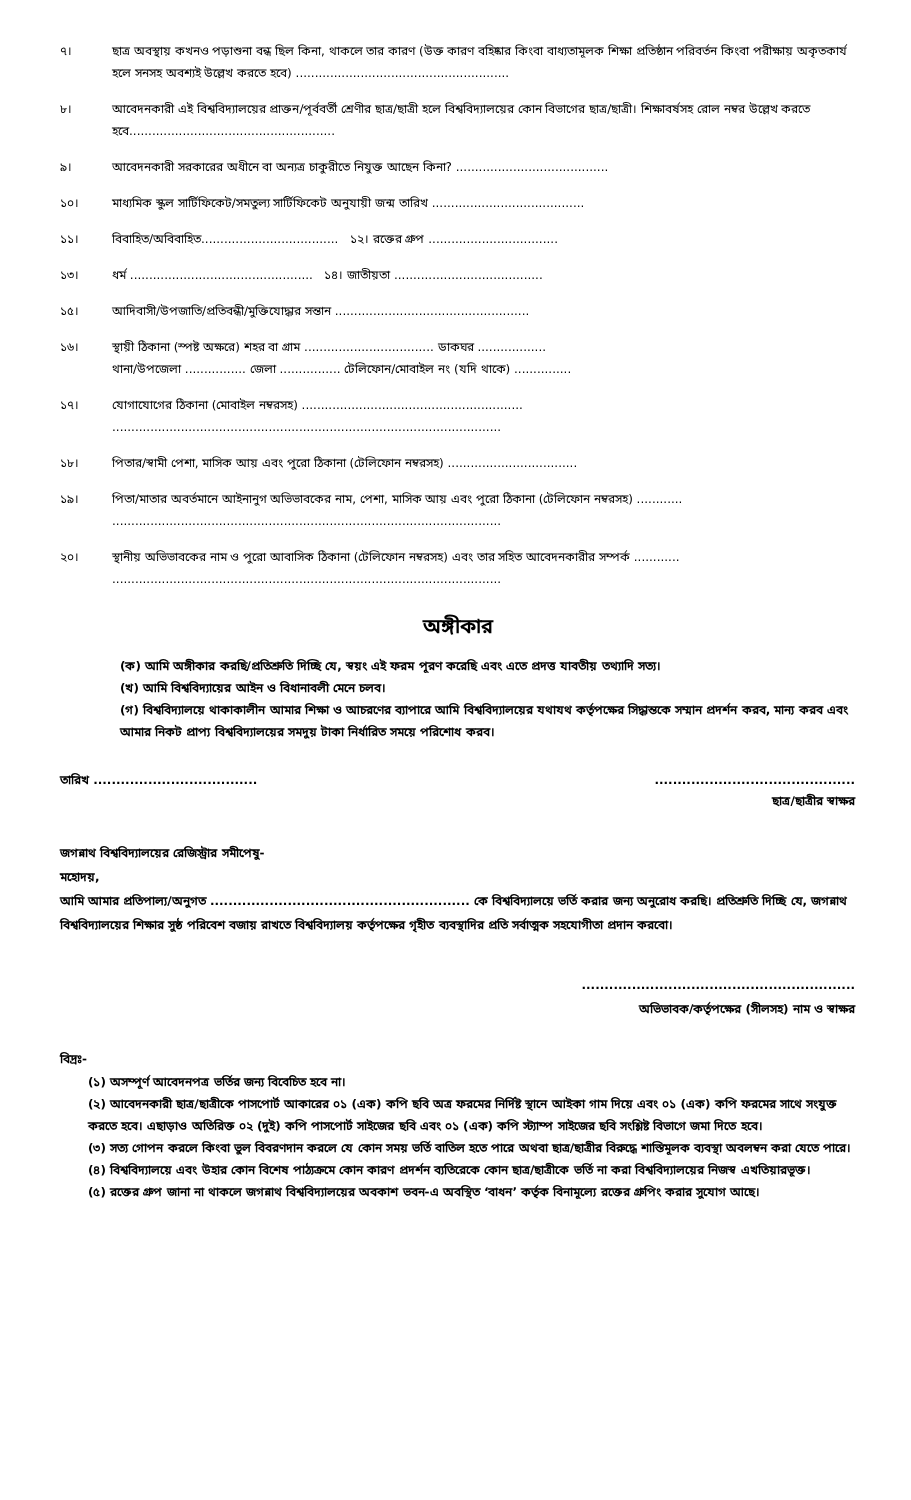৭। ছাত্র অবস্থায় কখনও পড়াশুনা বন্ধ ছিল কিনা, থাকলে তার কারণ (উক্ত কারণ বহিষ্কার কিংবা বাধ্যতামূলক শিক্ষা প্রতিষ্ঠান পরিবর্তন কিংবা পরীক্ষায় অকৃতকার্য হলে সনসহ অবশ্যই উল্লেখ করতে হবে) ........................................................
৮। আবেদনকারী এই বিশ্ববিদ্যালয়ের প্রাক্তন/পূর্ববর্তী শ্রেণীর ছাত্র/ছাত্রী হলে বিশ্ববিদ্যালয়ের কোন বিভাগের ছাত্র/ছাত্রী। শিক্ষাবর্ষসহ রোল নম্বর উল্লেখ করতে হবে......................................................
৯। আবেদনকারী সরকারের অধীনে বা অন্যত্র চাকুরীতে নিযুক্ত আছেন কিনা? ........................................
১০। মাধ্যমিক স্কুল সার্টিফিকেট/সমতুল্য সার্টিফিকেট অনুযায়ী জন্ম তারিখ ........................................
১১। বিবাহিত/অবিবাহিত.................................... ১২। রক্তের গ্রুপ ..................................
১৩। ধর্ম ................................................ ১৪। জাতীয়তা .......................................
১৫। আদিবাসী/উপজাতি/প্রতিবন্ধী/মুক্তিযোদ্ধার সন্তান ...................................................
১৬। স্থায়ী ঠিকানা (স্পষ্ট অক্ষরে) শহর বা গ্রাম .................................. ডাকঘর ..................
থানা/উপজেলা ................ জেলা ................ টেলিফোন/মোবাইল নং (যদি থাকে) ...............
১৭। যোগাযোগের ঠিকানা (মোবাইল নম্বরসহ) ..........................................................
......................................................................................................
১৮। পিতার/স্বামী পেশা, মাসিক আয় এবং পুরো ঠিকানা (টেলিফোন নম্বরসহ) ..................................
১৯। পিতা/মাতার অবর্তমানে আইনানুগ অভিভাবকের নাম, পেশা, মাসিক আয় এবং পুরো ঠিকানা (টেলিফোন নম্বরসহ) ............
......................................................................................................
২০। স্থানীয় অভিভাবকের নাম ও পুরো আবাসিক ঠিকানা (টেলিফোন নম্বরসহ) এবং তার সহিত আবেদনকারীর সম্পর্ক ............
......................................................................................................
অঙ্গীকার
(ক) আমি অঙ্গীকার করছি/প্রতিশ্রুতি দিচ্ছি যে, স্বয়ং এই ফরম পূরণ করেছি এবং এতে প্রদত্ত যাবতীয় তথ্যাদি সত্য।
(খ) আমি বিশ্ববিদ্যায়ের আইন ও বিধানাবলী মেনে চলব।
(গ) বিশ্ববিদ্যালয়ে থাকাকালীন আমার শিক্ষা ও আচরণের ব্যাপারে আমি বিশ্ববিদ্যালয়ের যথাযথ কর্তৃপক্ষের সিদ্ধান্তকে সম্মান প্রদর্শন করব, মান্য করব এবং আমার নিকট প্রাপ্য বিশ্ববিদ্যালয়ের সমদুয় টাকা নির্ধারিত সময়ে পরিশোধ করব।
তারিখ ................................................................................
ছাত্র/ছাত্রীর স্বাক্ষর
জগন্নাথ বিশ্ববিদ্যালয়ের রেজিস্ট্রার সমীপেষু-
মহোদয়,
আমি আমার প্রতিপাল্য/অনুগত ......................................................... কে বিশ্ববিদ্যালয়ে ভর্তি করার জন্য অনুরোধ করছি। প্রতিশ্রুতি দিচ্ছি যে, জগন্নাথ বিশ্ববিদ্যালয়ের শিক্ষার সুষ্ঠ পরিবেশ বজায় রাখতে বিশ্ববিদ্যালয় কর্তৃপক্ষের গৃহীত ব্যবস্থাদির প্রতি সর্বাত্মক সহযোগীতা প্রদান করবো।
............................................................
অভিভাবক/কর্তৃপক্ষের (সীলসহ) নাম ও স্বাক্ষর
বিদ্রঃ-
(১) অসম্পূর্ণ আবেদনপত্র ভর্তির জন্য বিবেচিত হবে না।
(২) আবেদনকারী ছাত্র/ছাত্রীকে পাসপোর্ট আকারের ০১ (এক) কপি ছবি অত্র ফরমের নির্দিষ্ট স্থানে আইকা গাম দিয়ে এবং ০১ (এক) কপি ফরমের সাথে সংযুক্ত করতে হবে। এছাড়াও অতিরিক্ত ০২ (দুই) কপি পাসপোর্ট সাইজের ছবি এবং ০১ (এক) কপি স্ট্যাম্প সাইজের ছবি সংশ্লিষ্ট বিভাগে জমা দিতে হবে।
(৩) সত্য গোপন করলে কিংবা ভুল বিবরণদান করলে যে কোন সময় ভর্তি বাতিল হতে পারে অথবা ছাত্র/ছাত্রীর বিরুদ্ধে শাস্তিমূলক ব্যবস্থা অবলম্বন করা যেতে পারে।
(৪) বিশ্ববিদ্যালয়ে এবং উহার কোন বিশেষ পাঠ্যক্রমে কোন কারণ প্রদর্শন ব্যতিরেকে কোন ছাত্র/ছাত্রীকে ভর্তি না করা বিশ্ববিদ্যালয়ের নিজস্ব এখতিয়ারভূক্ত।
(৫) রক্তের গ্রুপ জানা না থাকলে জগন্নাথ বিশ্ববিদ্যালয়ের অবকাশ ভবন-এ অবস্থিত ‘বাধন’ কর্তৃক বিনামূল্যে রক্তের গ্রুপিং করার সুযোগ আছে।